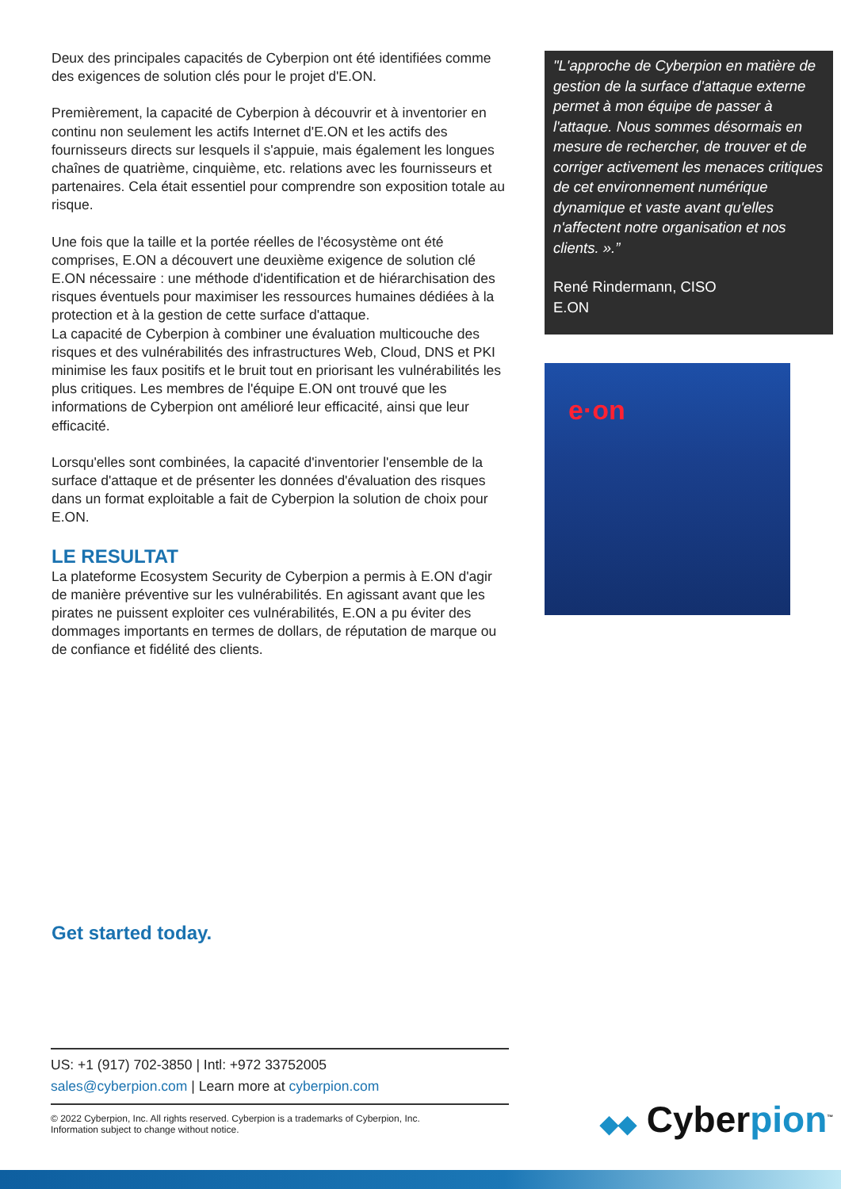Deux des principales capacités de Cyberpion ont été identifiées comme des exigences de solution clés pour le projet d'E.ON.
Premièrement, la capacité de Cyberpion à découvrir et à inventorier en continu non seulement les actifs Internet d'E.ON et les actifs des fournisseurs directs sur lesquels il s'appuie, mais également les longues chaînes de quatrième, cinquième, etc. relations avec les fournisseurs et partenaires. Cela était essentiel pour comprendre son exposition totale au risque.
Une fois que la taille et la portée réelles de l'écosystème ont été comprises, E.ON a découvert une deuxième exigence de solution clé E.ON nécessaire : une méthode d'identification et de hiérarchisation des risques éventuels pour maximiser les ressources humaines dédiées à la protection et à la gestion de cette surface d'attaque.
La capacité de Cyberpion à combiner une évaluation multicouche des risques et des vulnérabilités des infrastructures Web, Cloud, DNS et PKI minimise les faux positifs et le bruit tout en priorisant les vulnérabilités les plus critiques. Les membres de l'équipe E.ON ont trouvé que les informations de Cyberpion ont amélioré leur efficacité, ainsi que leur efficacité.
Lorsqu'elles sont combinées, la capacité d'inventorier l'ensemble de la surface d'attaque et de présenter les données d'évaluation des risques dans un format exploitable a fait de Cyberpion la solution de choix pour E.ON.
LE RESULTAT
La plateforme Ecosystem Security de Cyberpion a permis à E.ON d'agir de manière préventive sur les vulnérabilités. En agissant avant que les pirates ne puissent exploiter ces vulnérabilités, E.ON a pu éviter des dommages importants en termes de dollars, de réputation de marque ou de confiance et fidélité des clients.
"L'approche de Cyberpion en matière de gestion de la surface d'attaque externe permet à mon équipe de passer à l'attaque. Nous sommes désormais en mesure de rechercher, de trouver et de corriger activement les menaces critiques de cet environnement numérique dynamique et vaste avant qu'elles n'affectent notre organisation et nos clients. ».”
René Rindermann, CISO
E.ON
e·on
Get started today.
US: +1 (917) 702-3850 | Intl: +972 33752005
sales@cyberpion.com | Learn more at cyberpion.com
© 2022 Cyberpion, Inc. All rights reserved. Cyberpion is a trademarks of Cyberpion, Inc.
Information subject to change without notice.
◆◆ Cyberpion<sup>™</sup>